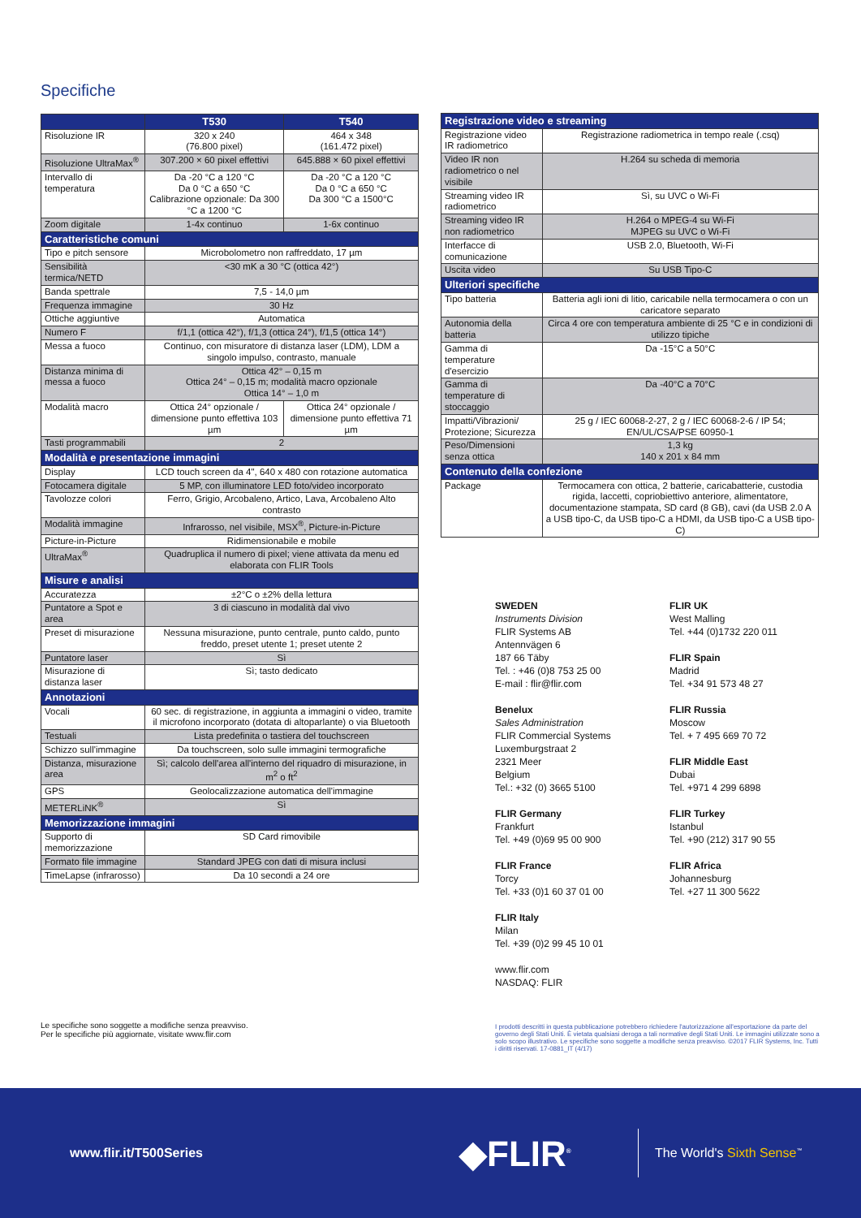Specifiche
| | T530 | T540 |
| --- | --- | --- |
| Risoluzione IR | 320 x 240 (76.800 pixel) | 464 x 348 (161.472 pixel) |
| Risoluzione UltraMax<sup>®</sup> | 307.200 × 60 pixel effettivi | 645.888 × 60 pixel effettivi |
| Intervallo di temperatura | Da -20 °C a 120 °C Da 0 °C a 650 °C Calibrazione opzionale: Da 300 °C a 1200 °C | Da -20 °C a 120 °C Da 0 °C a 650 °C Da 300 °C a 1500°C |
| Zoom digitale | 1-4x continuo | 1-6x continuo |
| Caratteristiche comuni | | |
| Tipo e pitch sensore | Microbolometro non raffreddato, 17 µm | |
| Sensibilità termica/NETD | <30 mK a 30 °C (ottica 42°) | |
| Banda spettrale | 7,5 - 14,0 µm | |
| Frequenza immagine | 30 Hz | |
| Ottiche aggiuntive | Automatica | |
| Numero F | f/1,1 (ottica 42°), f/1,3 (ottica 24°), f/1,5 (ottica 14°) | |
| Messa a fuoco | Continuo, con misuratore di distanza laser (LDM), LDM a singolo impulso, contrasto, manuale | |
| Distanza minima di messa a fuoco | Ottica 42° – 0,15 m Ottica 24° – 0,15 m; modalità macro opzionale Ottica 14° – 1,0 m | |
| Modalità macro | Ottica 24° opzionale / dimensione punto effettiva 103 µm | Ottica 24° opzionale / dimensione punto effettiva 71 µm |
| Tasti programmabili | 2 | |
| Modalità e presentazione immagini | | |
| Display | LCD touch screen da 4", 640 x 480 con rotazione automatica | |
| Fotocamera digitale | 5 MP, con illuminatore LED foto/video incorporato | |
| Tavolozze colori | Ferro, Grigio, Arcobaleno, Artico, Lava, Arcobaleno Alto contrasto | |
| Modalità immagine | Infrarosso, nel visibile, MSX<sup>®</sup>, Picture-in-Picture | |
| Picture-in-Picture | Ridimensionabile e mobile | |
| UltraMax<sup>®</sup> | Quadruplica il numero di pixel; viene attivata da menu ed elaborata con FLIR Tools | |
| Misure e analisi | | |
| Accuratezza | ±2°C o ±2% della lettura | |
| Puntatore a Spot e area | 3 di ciascuno in modalità dal vivo | |
| Preset di misurazione | Nessuna misurazione, punto centrale, punto caldo, punto freddo, preset utente 1; preset utente 2 | |
| Puntatore laser | Sì | |
| Misurazione di distanza laser | Sì; tasto dedicato | |
| Annotazioni | | |
| Vocali | 60 sec. di registrazione, in aggiunta a immagini o video, tramite il microfono incorporato (dotata di altoparlante) o via Bluetooth | |
| Testuali | Lista predefinita o tastiera del touchscreen | |
| Schizzo sull'immagine | Da touchscreen, solo sulle immagini termografiche | |
| Distanza, misurazione area | Sì; calcolo dell'area all'interno del riquadro di misurazione, in m<sup>2</sup> o ft<sup>2</sup> | |
| GPS | Geolocalizzazione automatica dell'immagine | |
| METERLiNK<sup>®</sup> | Sì | |
| Memorizzazione immagini | | |
| Supporto di memorizzazione | SD Card rimovibile | |
| Formato file immagine | Standard JPEG con dati di misura inclusi | |
| TimeLapse (infrarosso) | Da 10 secondi a 24 ore | |
| Registrazione video e streaming | |
| --- | --- |
| Registrazione video IR radiometrico | Registrazione radiometrica in tempo reale (.csq) |
| Video IR non radiometrico o nel visibile | H.264 su scheda di memoria |
| Streaming video IR radiometrico | Sì, su UVC o Wi-Fi |
| Streaming video IR non radiometrico | H.264 o MPEG-4 su Wi-Fi MJPEG su UVC o Wi-Fi |
| Interfacce di comunicazione | USB 2.0, Bluetooth, Wi-Fi |
| Uscita video | Su USB Tipo-C |
| Ulteriori specifiche | |
| Tipo batteria | Batteria agli ioni di litio, caricabile nella termocamera o con un caricatore separato |
| Autonomia della batteria | Circa 4 ore con temperatura ambiente di 25 °C e in condizioni di utilizzo tipiche |
| Gamma di temperature d'esercizio | Da -15°C a 50°C |
| Gamma di temperature di stoccaggio | Da -40°C a 70°C |
| Impatti/Vibrazioni/ Protezione; Sicurezza | 25 g / IEC 60068-2-27, 2 g / IEC 60068-2-6 / IP 54; EN/UL/CSA/PSE 60950-1 |
| Peso/Dimensioni senza ottica | 1,3 kg 140 x 201 x 84 mm |
| Contenuto della confezione | |
| Package | Termocamera con ottica, 2 batterie, caricabatterie, custodia rigida, laccetti, copriobiettivo anteriore, alimentatore, documentazione stampata, SD card (8 GB), cavi (da USB 2.0 A a USB tipo-C, da USB tipo-C a HDMI, da USB tipo-C a USB tipo-C) |
SWEDEN
Instruments Division
FLIR Systems AB
Antennvägen 6
187 66 Täby
Tel. : +46 (0)8 753 25 00
E-mail : flir@flir.com
Benelux
Sales Administration
FLIR Commercial Systems
Luxemburgstraat 2
2321 Meer
Belgium
Tel.: +32 (0) 3665 5100
FLIR Germany
Frankfurt
Tel. +49 (0)69 95 00 900
FLIR France
Torcy
Tel. +33 (0)1 60 37 01 00
FLIR Italy
Milan
Tel. +39 (0)2 99 45 10 01
www.flir.com
NASDAQ: FLIR
FLIR UK
West Malling
Tel. +44 (0)1732 220 011
FLIR Spain
Madrid
Tel. +34 91 573 48 27
FLIR Russia
Moscow
Tel. + 7 495 669 70 72
FLIR Middle East
Dubai
Tel. +971 4 299 6898
FLIR Turkey
Istanbul
Tel. +90 (212) 317 90 55
FLIR Africa
Johannesburg
Tel. +27 11 300 5622
Le specifiche sono soggette a modifiche senza preavviso. Per le specifiche più aggiornate, visitate www.flir.com
I prodotti descritti in questa pubblicazione potrebbero richiedere l'autorizzazione all'esportazione da parte del governo degli Stati Uniti. È vietata qualsiasi deroga a tali normative degli Stati Uniti. Le immagini utilizzate sono a solo scopo illustrativo. Le specifiche sono soggette a modifiche senza preavviso. ©2017 FLIR Systems, Inc. Tutti i diritti riservati. 17-0881_IT (4/17)
www.flir.it/T500Series
◆FLIR<sup>®</sup>
The World's Sixth Sense<sup>™</sup>